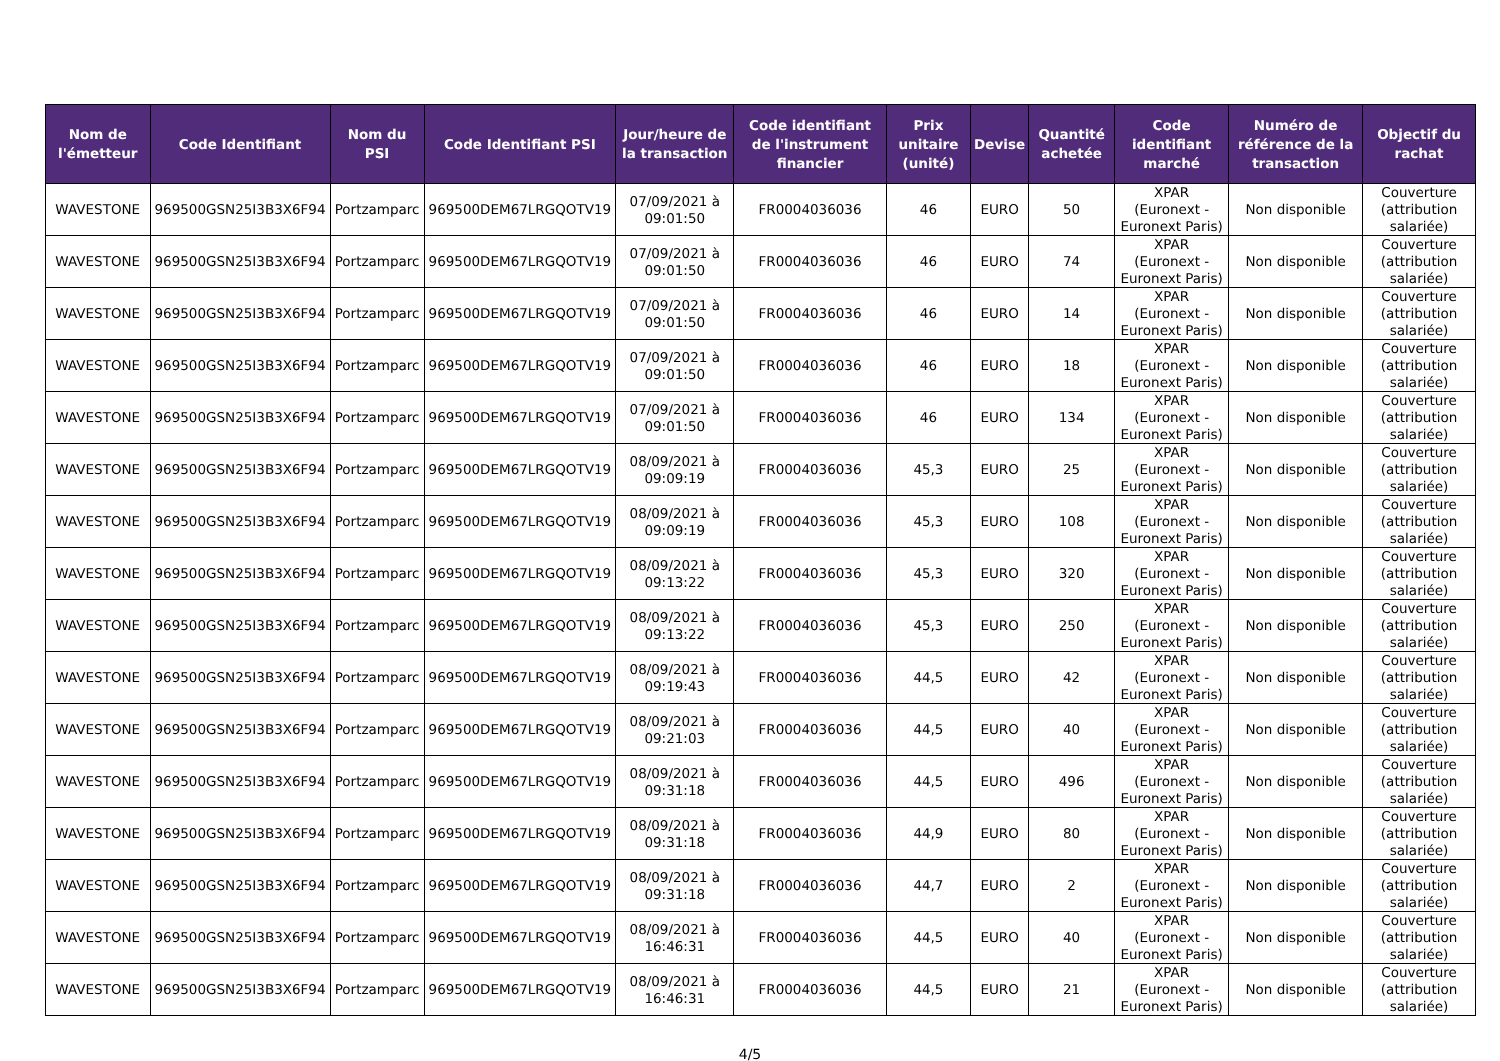| Nom de l'émetteur | Code Identifiant | Nom du PSI | Code Identifiant PSI | Jour/heure de la transaction | Code identifiant de l'instrument financier | Prix unitaire (unité) | Devise | Quantité achetée | Code identifiant marché | Numéro de référence de la transaction | Objectif du rachat |
| --- | --- | --- | --- | --- | --- | --- | --- | --- | --- | --- | --- |
| WAVESTONE | 969500GSN25I3B3X6F94 | Portzamparc | 969500DEM67LRGQOTV19 | 07/09/2021 à 09:01:50 | FR0004036036 | 46 | EURO | 50 | XPAR (Euronext - Euronext Paris) | Non disponible | Couverture (attribution salariée) |
| WAVESTONE | 969500GSN25I3B3X6F94 | Portzamparc | 969500DEM67LRGQOTV19 | 07/09/2021 à 09:01:50 | FR0004036036 | 46 | EURO | 74 | XPAR (Euronext - Euronext Paris) | Non disponible | Couverture (attribution salariée) |
| WAVESTONE | 969500GSN25I3B3X6F94 | Portzamparc | 969500DEM67LRGQOTV19 | 07/09/2021 à 09:01:50 | FR0004036036 | 46 | EURO | 14 | XPAR (Euronext - Euronext Paris) | Non disponible | Couverture (attribution salariée) |
| WAVESTONE | 969500GSN25I3B3X6F94 | Portzamparc | 969500DEM67LRGQOTV19 | 07/09/2021 à 09:01:50 | FR0004036036 | 46 | EURO | 18 | XPAR (Euronext - Euronext Paris) | Non disponible | Couverture (attribution salariée) |
| WAVESTONE | 969500GSN25I3B3X6F94 | Portzamparc | 969500DEM67LRGQOTV19 | 07/09/2021 à 09:01:50 | FR0004036036 | 46 | EURO | 134 | XPAR (Euronext - Euronext Paris) | Non disponible | Couverture (attribution salariée) |
| WAVESTONE | 969500GSN25I3B3X6F94 | Portzamparc | 969500DEM67LRGQOTV19 | 08/09/2021 à 09:09:19 | FR0004036036 | 45,3 | EURO | 25 | XPAR (Euronext - Euronext Paris) | Non disponible | Couverture (attribution salariée) |
| WAVESTONE | 969500GSN25I3B3X6F94 | Portzamparc | 969500DEM67LRGQOTV19 | 08/09/2021 à 09:09:19 | FR0004036036 | 45,3 | EURO | 108 | XPAR (Euronext - Euronext Paris) | Non disponible | Couverture (attribution salariée) |
| WAVESTONE | 969500GSN25I3B3X6F94 | Portzamparc | 969500DEM67LRGQOTV19 | 08/09/2021 à 09:13:22 | FR0004036036 | 45,3 | EURO | 320 | XPAR (Euronext - Euronext Paris) | Non disponible | Couverture (attribution salariée) |
| WAVESTONE | 969500GSN25I3B3X6F94 | Portzamparc | 969500DEM67LRGQOTV19 | 08/09/2021 à 09:13:22 | FR0004036036 | 45,3 | EURO | 250 | XPAR (Euronext - Euronext Paris) | Non disponible | Couverture (attribution salariée) |
| WAVESTONE | 969500GSN25I3B3X6F94 | Portzamparc | 969500DEM67LRGQOTV19 | 08/09/2021 à 09:19:43 | FR0004036036 | 44,5 | EURO | 42 | XPAR (Euronext - Euronext Paris) | Non disponible | Couverture (attribution salariée) |
| WAVESTONE | 969500GSN25I3B3X6F94 | Portzamparc | 969500DEM67LRGQOTV19 | 08/09/2021 à 09:21:03 | FR0004036036 | 44,5 | EURO | 40 | XPAR (Euronext - Euronext Paris) | Non disponible | Couverture (attribution salariée) |
| WAVESTONE | 969500GSN25I3B3X6F94 | Portzamparc | 969500DEM67LRGQOTV19 | 08/09/2021 à 09:31:18 | FR0004036036 | 44,5 | EURO | 496 | XPAR (Euronext - Euronext Paris) | Non disponible | Couverture (attribution salariée) |
| WAVESTONE | 969500GSN25I3B3X6F94 | Portzamparc | 969500DEM67LRGQOTV19 | 08/09/2021 à 09:31:18 | FR0004036036 | 44,9 | EURO | 80 | XPAR (Euronext - Euronext Paris) | Non disponible | Couverture (attribution salariée) |
| WAVESTONE | 969500GSN25I3B3X6F94 | Portzamparc | 969500DEM67LRGQOTV19 | 08/09/2021 à 09:31:18 | FR0004036036 | 44,7 | EURO | 2 | XPAR (Euronext - Euronext Paris) | Non disponible | Couverture (attribution salariée) |
| WAVESTONE | 969500GSN25I3B3X6F94 | Portzamparc | 969500DEM67LRGQOTV19 | 08/09/2021 à 16:46:31 | FR0004036036 | 44,5 | EURO | 40 | XPAR (Euronext - Euronext Paris) | Non disponible | Couverture (attribution salariée) |
| WAVESTONE | 969500GSN25I3B3X6F94 | Portzamparc | 969500DEM67LRGQOTV19 | 08/09/2021 à 16:46:31 | FR0004036036 | 44,5 | EURO | 21 | XPAR (Euronext - Euronext Paris) | Non disponible | Couverture (attribution salariée) |
4/5